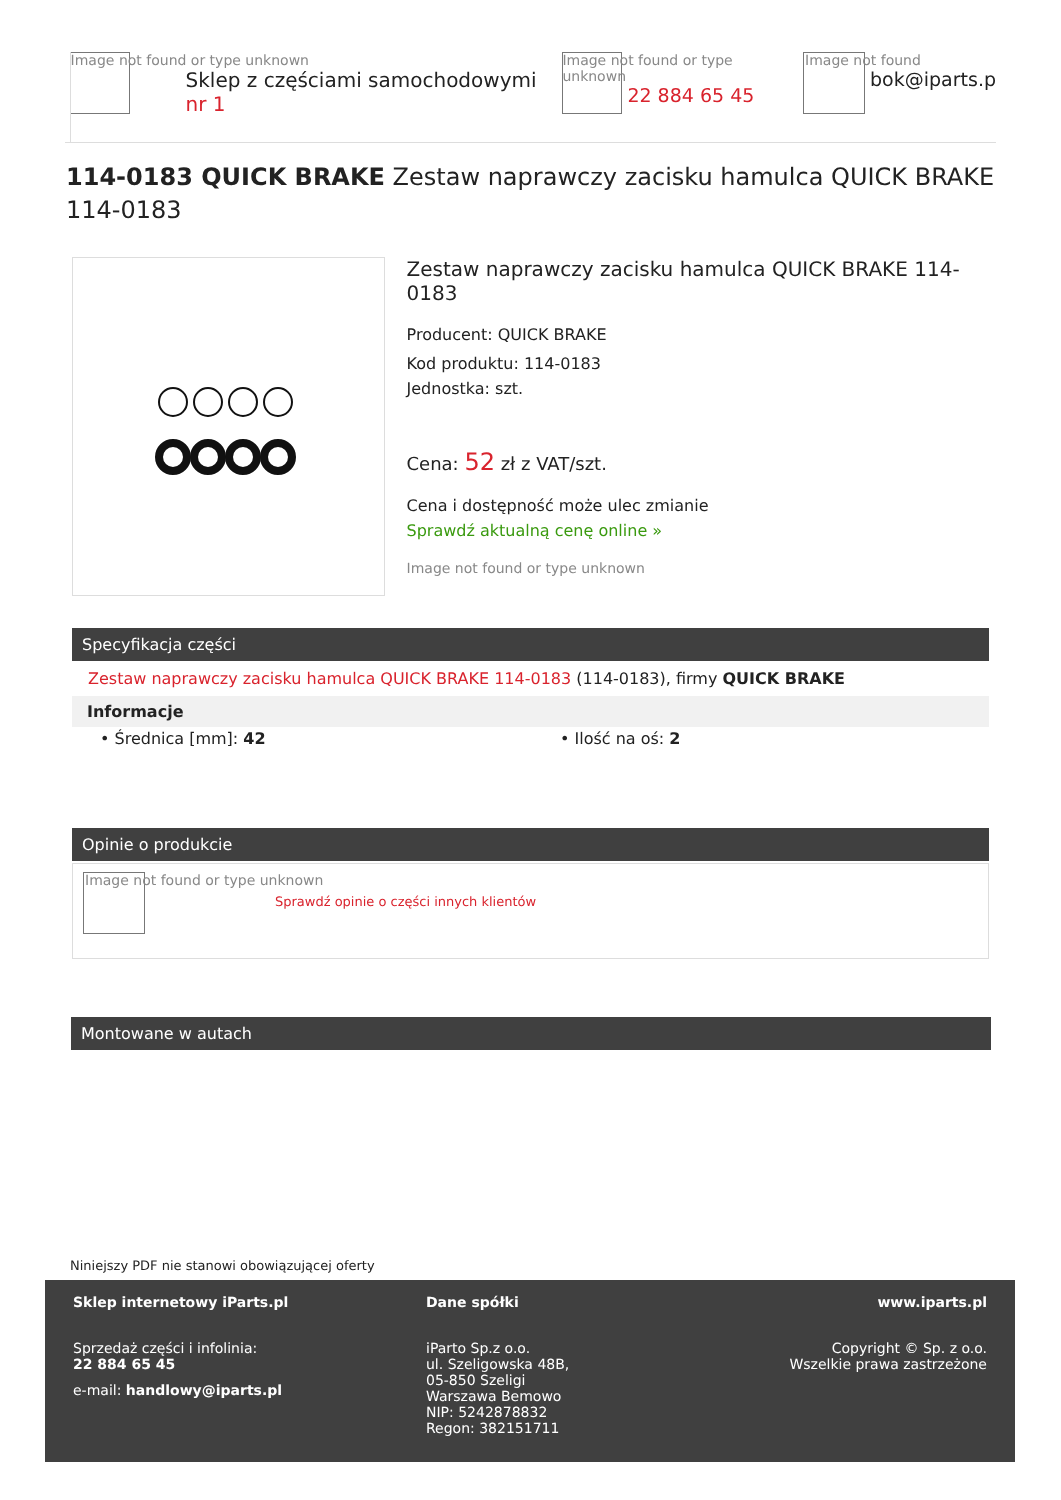Image not found or type unknown
Sklep z częściami samochodowymi nr 1
Image not found or type unknown
22 884 65 45
Image not found
bok@iparts.p
114-0183 QUICK BRAKE Zestaw naprawczy zacisku hamulca QUICK BRAKE 114-0183
Zestaw naprawczy zacisku hamulca QUICK BRAKE 114-0183
Producent: QUICK BRAKE
Kod produktu: 114-0183
Jednostka: szt.
Cena: 52 zł z VAT/szt.
Cena i dostępność może ulec zmianie
Sprawdź aktualną cenę online »
Image not found or type unknown
Specyfikacja części
Zestaw naprawczy zacisku hamulca QUICK BRAKE 114-0183 (114-0183), firmy QUICK BRAKE
Informacje
• Średnica [mm]: 42 • Ilość na oś: 2
Opinie o produkcie
Image not found or type unknown
Sprawdź opinie o części innych klientów
Montowane w autach
Niniejszy PDF nie stanowi obowiązującej oferty
Sklep internetowy iParts.pl
Sprzedaż części i infolinia:
22 884 65 45
e-mail: handlowy@iparts.pl
Dane spółki
iParto Sp.z o.o.
ul. Szeligowska 48B,
05-850 Szeligi
Warszawa Bemowo
NIP: 5242878832
Regon: 382151711
www.iparts.pl
Copyright © Sp. z o.o.
Wszelkie prawa zastrzeżone